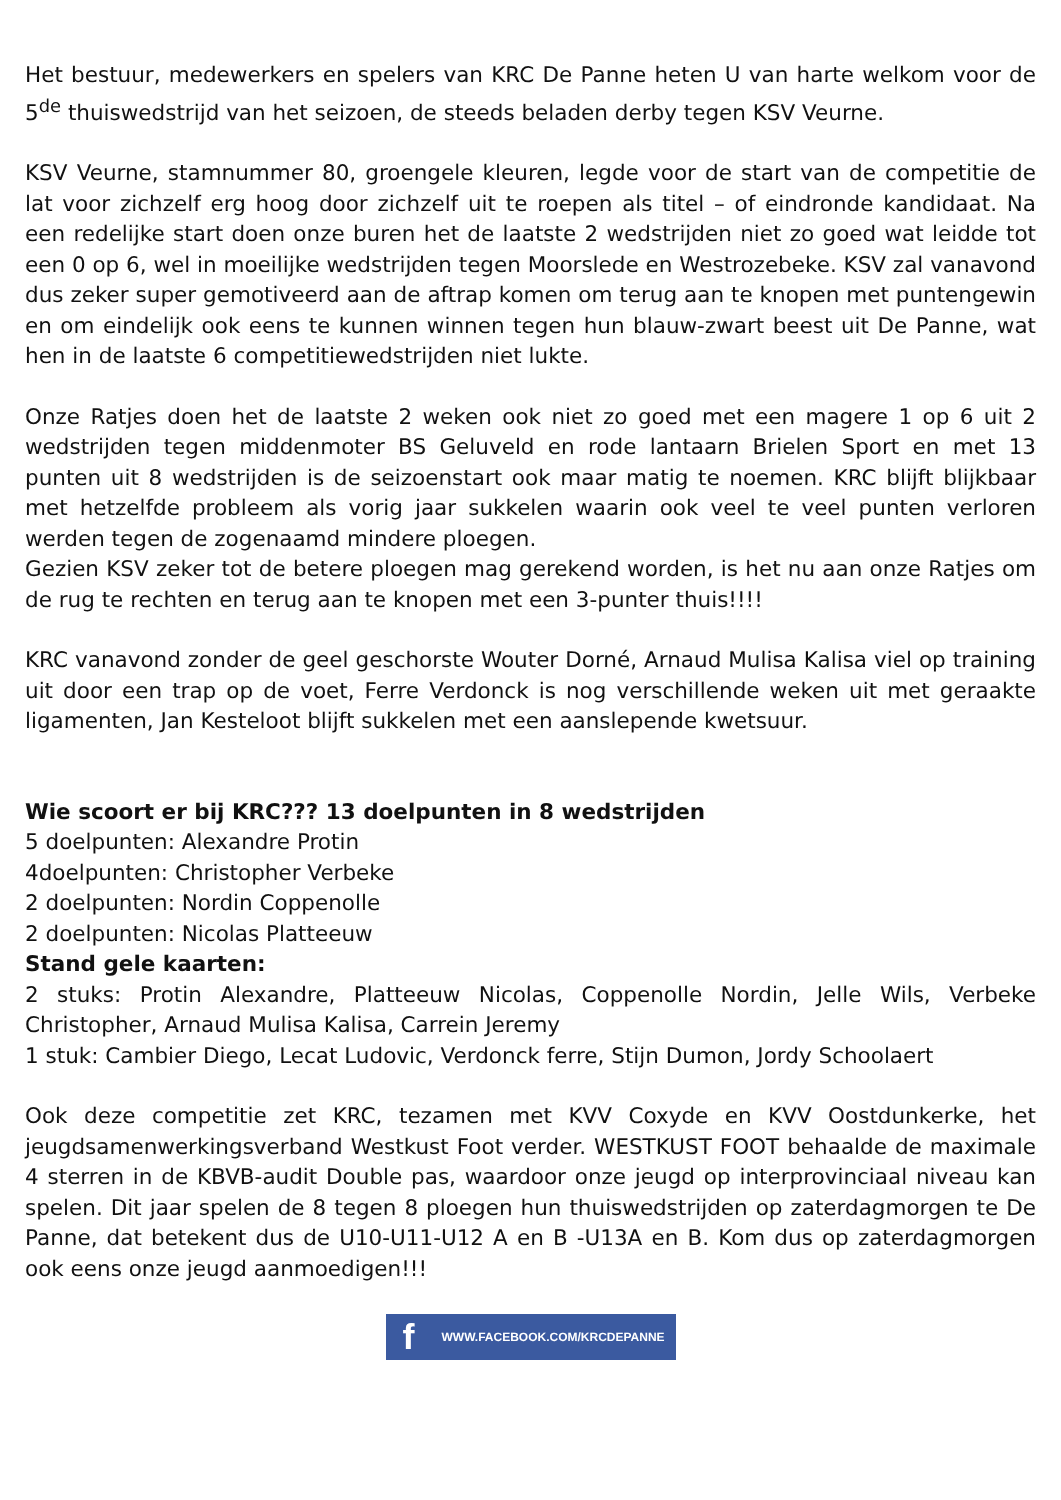Het bestuur, medewerkers en spelers van KRC De Panne heten U van harte welkom voor de 5<sup>de</sup> thuiswedstrijd van het seizoen, de steeds beladen derby tegen KSV Veurne.
KSV Veurne, stamnummer 80, groengele kleuren, legde voor de start van de competitie de lat voor zichzelf erg hoog door zichzelf uit te roepen als titel – of eindronde kandidaat. Na een redelijke start doen onze buren het de laatste 2 wedstrijden niet zo goed wat leidde tot een 0 op 6, wel in moeilijke wedstrijden tegen Moorslede en Westrozebeke. KSV zal vanavond dus zeker super gemotiveerd aan de aftrap komen om terug aan te knopen met puntengewin en om eindelijk ook eens te kunnen winnen tegen hun blauw-zwart beest uit De Panne, wat hen in de laatste 6 competitiewedstrijden niet lukte.
Onze Ratjes doen het de laatste 2 weken ook niet zo goed met een magere 1 op 6 uit 2 wedstrijden tegen middenmoter BS Geluveld en rode lantaarn Brielen Sport en met 13 punten uit 8 wedstrijden is de seizoenstart ook maar matig te noemen. KRC blijft blijkbaar met hetzelfde probleem als vorig jaar sukkelen waarin ook veel te veel punten verloren werden tegen de zogenaamd mindere ploegen.
Gezien KSV zeker tot de betere ploegen mag gerekend worden, is het nu aan onze Ratjes om de rug te rechten en terug aan te knopen met een 3-punter thuis!!!!
KRC vanavond zonder de geel geschorste Wouter Dorné, Arnaud Mulisa Kalisa viel op training uit door een trap op de voet, Ferre Verdonck is nog verschillende weken uit met geraakte ligamenten, Jan Kesteloot blijft sukkelen met een aanslepende kwetsuur.
Wie scoort er bij KRC??? 13 doelpunten in 8 wedstrijden
5 doelpunten: Alexandre Protin
4doelpunten: Christopher Verbeke
2 doelpunten: Nordin Coppenolle
2 doelpunten: Nicolas Platteeuw
Stand gele kaarten:
2 stuks: Protin Alexandre, Platteeuw Nicolas, Coppenolle Nordin, Jelle Wils, Verbeke Christopher, Arnaud Mulisa Kalisa, Carrein Jeremy
1 stuk: Cambier Diego, Lecat Ludovic, Verdonck ferre, Stijn Dumon, Jordy Schoolaert
Ook deze competitie zet KRC, tezamen met KVV Coxyde en KVV Oostdunkerke, het jeugdsamenwerkingsverband Westkust Foot verder. WESTKUST FOOT behaalde de maximale 4 sterren in de KBVB-audit Double pas, waardoor onze jeugd op interprovinciaal niveau kan spelen. Dit jaar spelen de 8 tegen 8 ploegen hun thuiswedstrijden op zaterdagmorgen te De Panne, dat betekent dus de U10-U11-U12 A en B -U13A en B. Kom dus op zaterdagmorgen ook eens onze jeugd aanmoedigen!!!
f WWW.FACEBOOK.COM/KRCDEPANNE